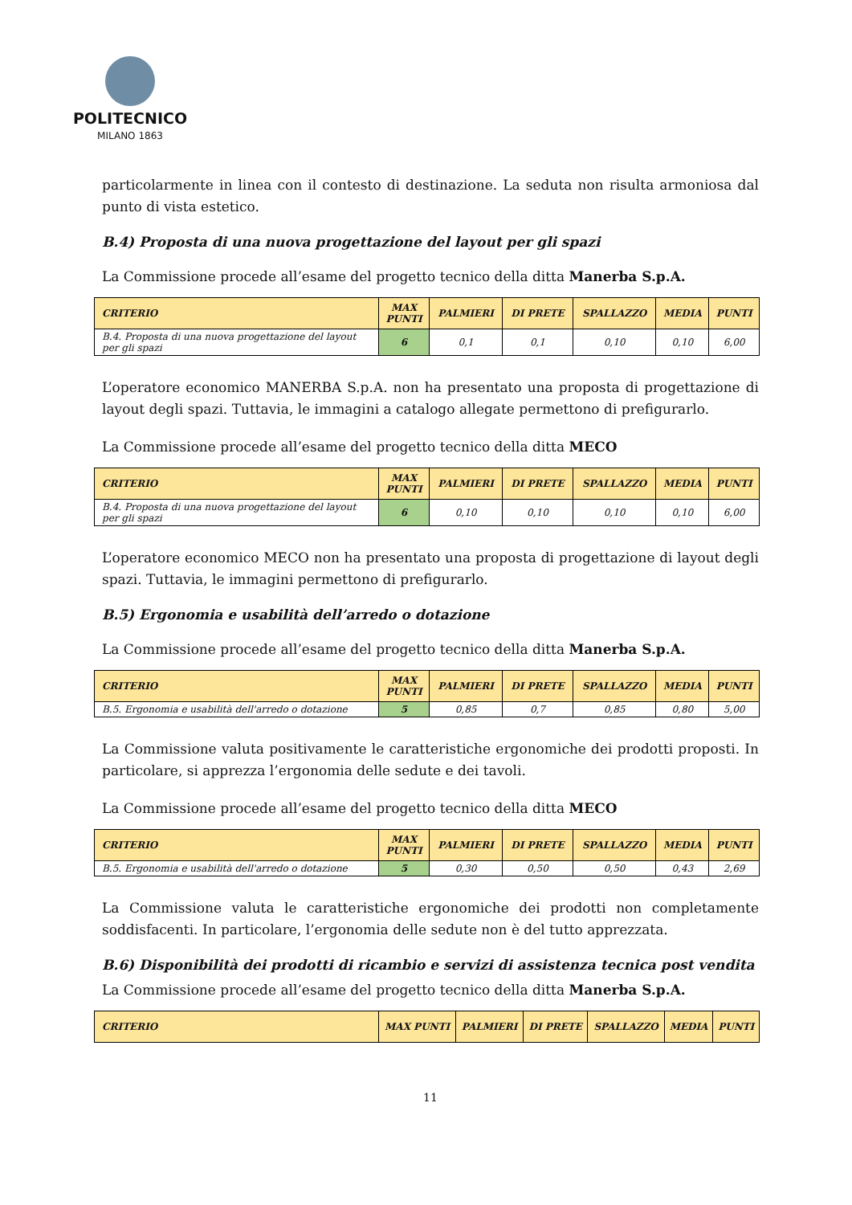POLITECNICO
MILANO 1863
particolarmente in linea con il contesto di destinazione. La seduta non risulta armoniosa dal punto di vista estetico.
B.4) Proposta di una nuova progettazione del layout per gli spazi
La Commissione procede all’esame del progetto tecnico della ditta Manerba S.p.A.
| CRITERIO | MAX PUNTI | PALMIERI | DI PRETE | SPALLAZZO | MEDIA | PUNTI |
| --- | --- | --- | --- | --- | --- | --- |
| B.4. Proposta di una nuova progettazione del layout per gli spazi | 6 | 0,1 | 0,1 | 0,10 | 0,10 | 6,00 |
L’operatore economico MANERBA S.p.A. non ha presentato una proposta di progettazione di layout degli spazi. Tuttavia, le immagini a catalogo allegate permettono di prefigurarlo.
La Commissione procede all’esame del progetto tecnico della ditta MECO
| CRITERIO | MAX PUNTI | PALMIERI | DI PRETE | SPALLAZZO | MEDIA | PUNTI |
| --- | --- | --- | --- | --- | --- | --- |
| B.4. Proposta di una nuova progettazione del layout per gli spazi | 6 | 0,10 | 0,10 | 0,10 | 0,10 | 6,00 |
L’operatore economico MECO non ha presentato una proposta di progettazione di layout degli spazi. Tuttavia, le immagini permettono di prefigurarlo.
B.5) Ergonomia e usabilità dell’arredo o dotazione
La Commissione procede all’esame del progetto tecnico della ditta Manerba S.p.A.
| CRITERIO | MAX PUNTI | PALMIERI | DI PRETE | SPALLAZZO | MEDIA | PUNTI |
| --- | --- | --- | --- | --- | --- | --- |
| B.5. Ergonomia e usabilità dell'arredo o dotazione | 5 | 0,85 | 0,7 | 0,85 | 0,80 | 5,00 |
La Commissione valuta positivamente le caratteristiche ergonomiche dei prodotti proposti. In particolare, si apprezza l’ergonomia delle sedute e dei tavoli.
La Commissione procede all’esame del progetto tecnico della ditta MECO
| CRITERIO | MAX PUNTI | PALMIERI | DI PRETE | SPALLAZZO | MEDIA | PUNTI |
| --- | --- | --- | --- | --- | --- | --- |
| B.5. Ergonomia e usabilità dell'arredo o dotazione | 5 | 0,30 | 0,50 | 0,50 | 0,43 | 2,69 |
La Commissione valuta le caratteristiche ergonomiche dei prodotti non completamente soddisfacenti. In particolare, l’ergonomia delle sedute non è del tutto apprezzata.
B.6) Disponibilità dei prodotti di ricambio e servizi di assistenza tecnica post vendita
La Commissione procede all’esame del progetto tecnico della ditta Manerba S.p.A.
| CRITERIO | MAX PUNTI | PALMIERI | DI PRETE | SPALLAZZO | MEDIA | PUNTI |
| --- | --- | --- | --- | --- | --- | --- |
11